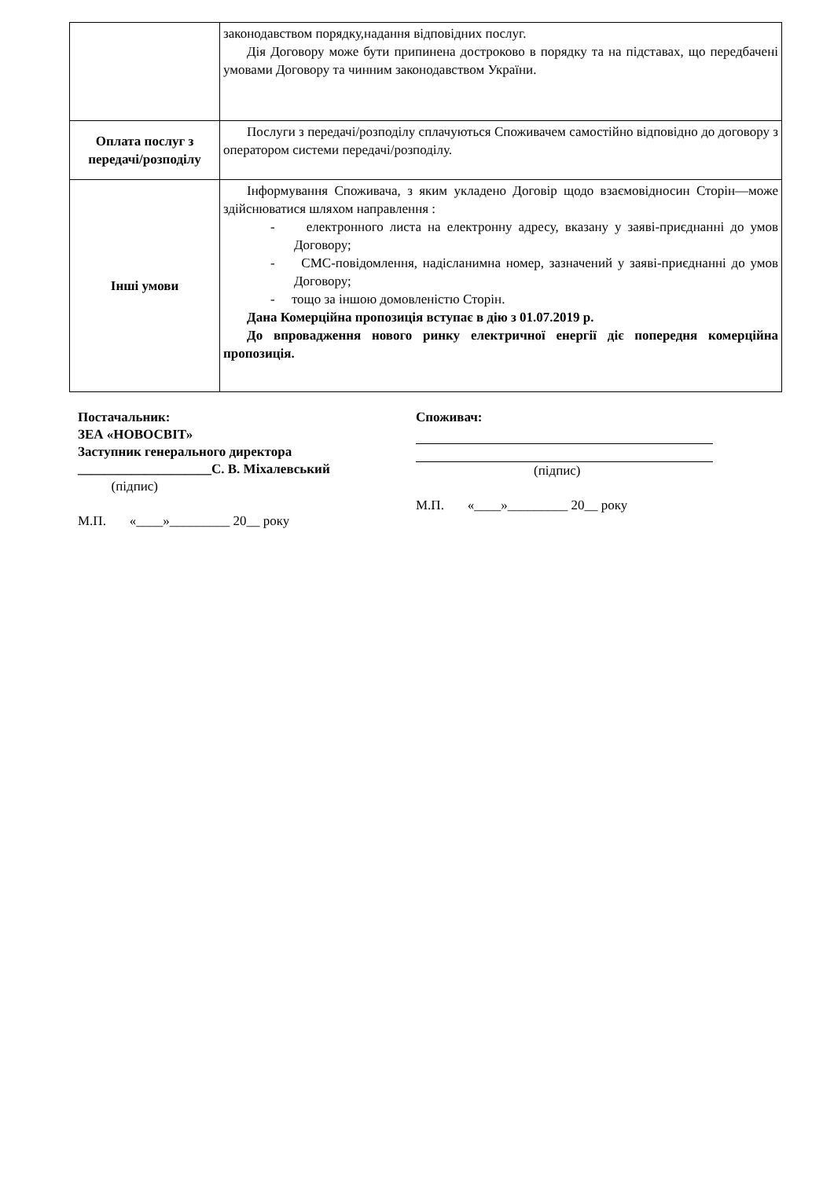| | законодавством порядку,надання відповідних послуг. Дія Договору може бути припинена достроково в порядку та на підставах, що передбачені умовами Договору та чинним законодавством України. |
| Оплата послуг з передачі/розподілу | Послуги з передачі/розподілу сплачуються Споживачем самостійно відповідно до договору з оператором системи передачі/розподілу. |
| Інші умови | Інформування Споживача, з яким укладено Договір щодо взаємовідносин Сторін—може здійснюватися шляхом направлення : - електронного листа на електронну адресу, вказану у заяві-приєднанні до умов Договору; - СМС-повідомлення, надісланимна номер, зазначений у заяві-приєднанні до умов Договору; - тощо за іншою домовленістю Сторін. Дана Комерційна пропозиція вступає в дію з 01.07.2019 р. До впровадження нового ринку електричної енергії діє попередня комерційна пропозиція. |
Постачальник:
ЗЕА «НОВОСВІТ»
Заступник генерального директора
____________________С. В. Міхалевський
(підпис)
М.П. «____»_________ 20__ року
Споживач:
(підпис)
М.П. «____»_________ 20__ року